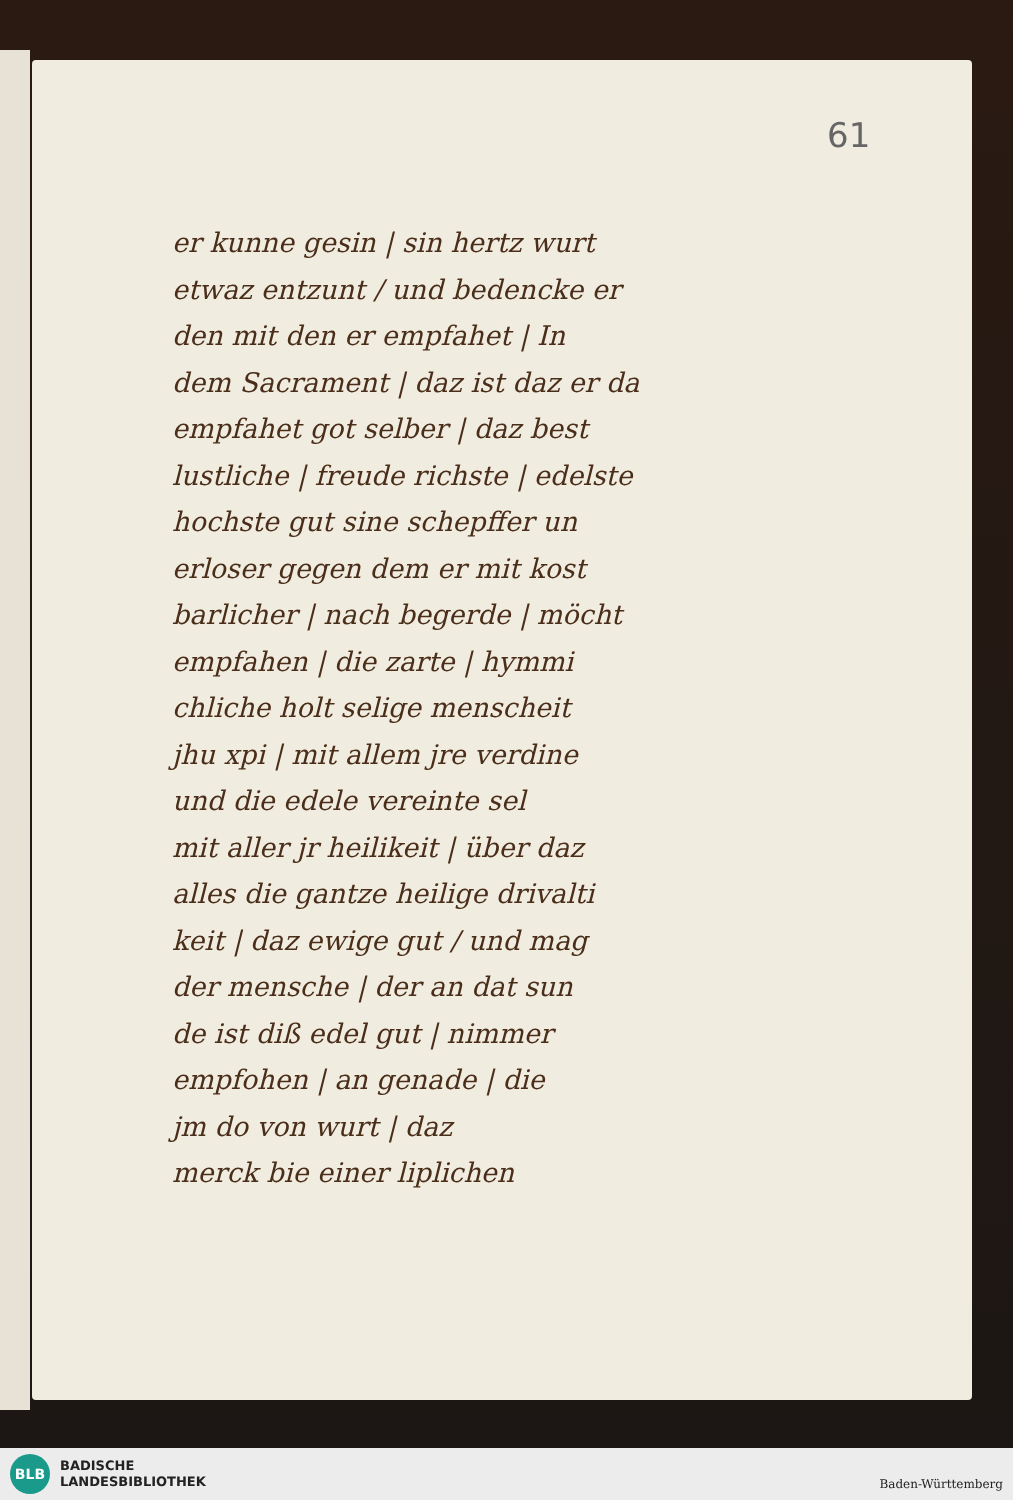61
er kunne gesin | sin hertz wurt
etwaz entzunt / und bedencke er
den mit den er empfahet | In
dem Sacrament | daz ist daz er da
empfahet got selber | daz best
lustliche | freude richste | edelste
hochste gut sine schepffer un
erloser gegen dem er mit kost
barlicher | nach begerde | möcht
empfahen | die zarte | hymmi
chliche holt selige menscheit
jhu xpi | mit allem jre verdine
und die edele vereinte sel
mit aller jr heilikeit | über daz
alles die gantze heilige drivalti
keit | daz ewige gut / und mag
der mensche | der an dat sun
de ist diß edel gut | nimmer
empfohen | an genade | die
jm do von wurt | daz
merck bie einer liplichen
BLB
BADISCHE
LANDESBIBLIOTHEK
Baden-Württemberg